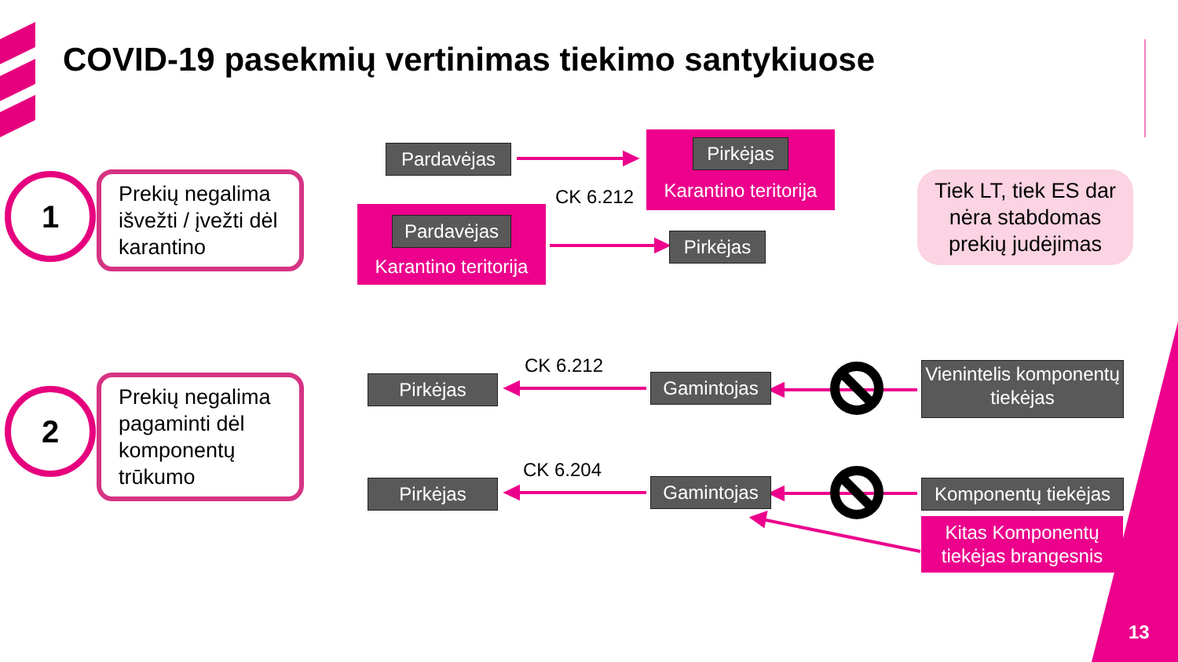COVID-19 pasekmių vertinimas tiekimo santykiuose
1
Prekių negalima išvežti / įvežti dėl karantino
2
Prekių negalima pagaminti dėl komponentų trūkumo
Pardavėjas
Pirkėjas
Karantino teritorija
CK 6.212
Pardavėjas
Karantino teritorija
Pirkėjas
Tiek LT, tiek ES dar nėra stabdomas prekių judėjimas
CK 6.212
Pirkėjas Gamintojas
Vienintelis komponentų tiekėjas
CK 6.204
Pirkėjas Gamintojas
Komponentų tiekėjas
Kitas Komponentų tiekėjas brangesnis
13